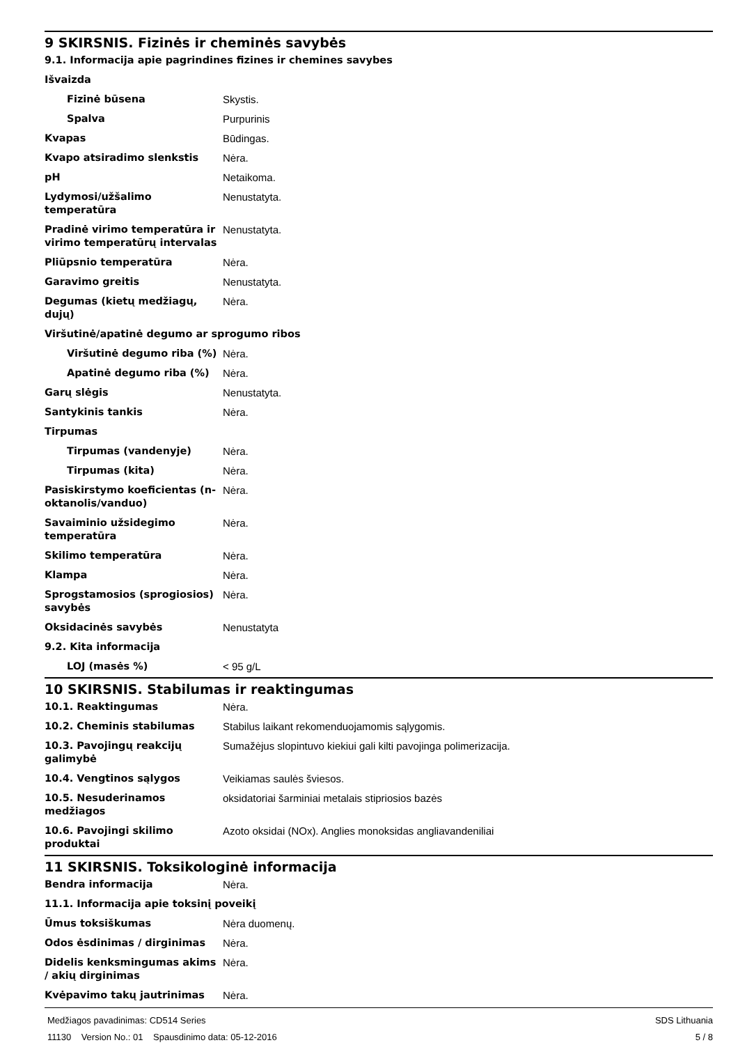9 SKIRSNIS. Fizinės ir cheminės savybės
| 9.1. Informacija apie pagrindines fizines ir chemines savybes | |
| Išvaizda | |
| Fizinė būsena | Skystis. |
| Spalva | Purpurinis |
| Kvapas | Būdingas. |
| Kvapo atsiradimo slenkstis | Nėra. |
| pH | Netaikoma. |
| Lydymosi/užšalimo temperatūra | Nenustatyta. |
| Pradinė virimo temperatūra ir virimo temperatūrų intervalas | Nenustatyta. |
| Pliūpsnio temperatūra | Nėra. |
| Garavimo greitis | Nenustatyta. |
| Degumas (kietų medžiagų, dujų) | Nėra. |
| Viršutinė/apatinė degumo ar sprogumo ribos | |
| Viršutinė degumo riba (%) | Nėra. |
| Apatinė degumo riba (%) | Nėra. |
| Garų slėgis | Nenustatyta. |
| Santykinis tankis | Nėra. |
| Tirpumas | |
| Tirpumas (vandenyje) | Nėra. |
| Tirpumas (kita) | Nėra. |
| Pasiskirstymo koeficientas (n-oktanolis/vanduo) | Nėra. |
| Savaiminio užsidegimo temperatūra | Nėra. |
| Skilimo temperatūra | Nėra. |
| Klampa | Nėra. |
| Sprogstamosios (sprogiosios) savybės | Nėra. |
| Oksidacinės savybės | Nenustatyta |
| 9.2. Kita informacija | |
| LOJ (masės %) | < 95 g/L |
10 SKIRSNIS. Stabilumas ir reaktingumas
| 10.1. Reaktingumas | Nėra. |
| 10.2. Cheminis stabilumas | Stabilus laikant rekomenduojamomis sąlygomis. |
| 10.3. Pavojingų reakcijų galimybė | Sumažėjus slopintuvo kiekiui gali kilti pavojinga polimerizacija. |
| 10.4. Vengtinos sąlygos | Veikiamas saulės šviesos. |
| 10.5. Nesuderinamos medžiagos | oksidatoriai šarminiai metalais stipriosios bazės |
| 10.6. Pavojingi skilimo produktai | Azoto oksidai (NOx). Anglies monoksidas angliavandeniliai |
11 SKIRSNIS. Toksikologinė informacija
| Bendra informacija | Nėra. |
| 11.1. Informacija apie toksinį poveikį | |
| Ūmus toksiškumas | Nėra duomenų. |
| Odos ėsdinimas / dirginimas | Nėra. |
| Didelis kenksmingumas akims / akių dirginimas | Nėra. |
| Kvėpavimo takų jautrinimas | Nėra. |
Medžiagos pavadinimas: CD514 Series
11130 Version No.: 01 Spausdinimo data: 05-12-2016
SDS Lithuania
5 / 8